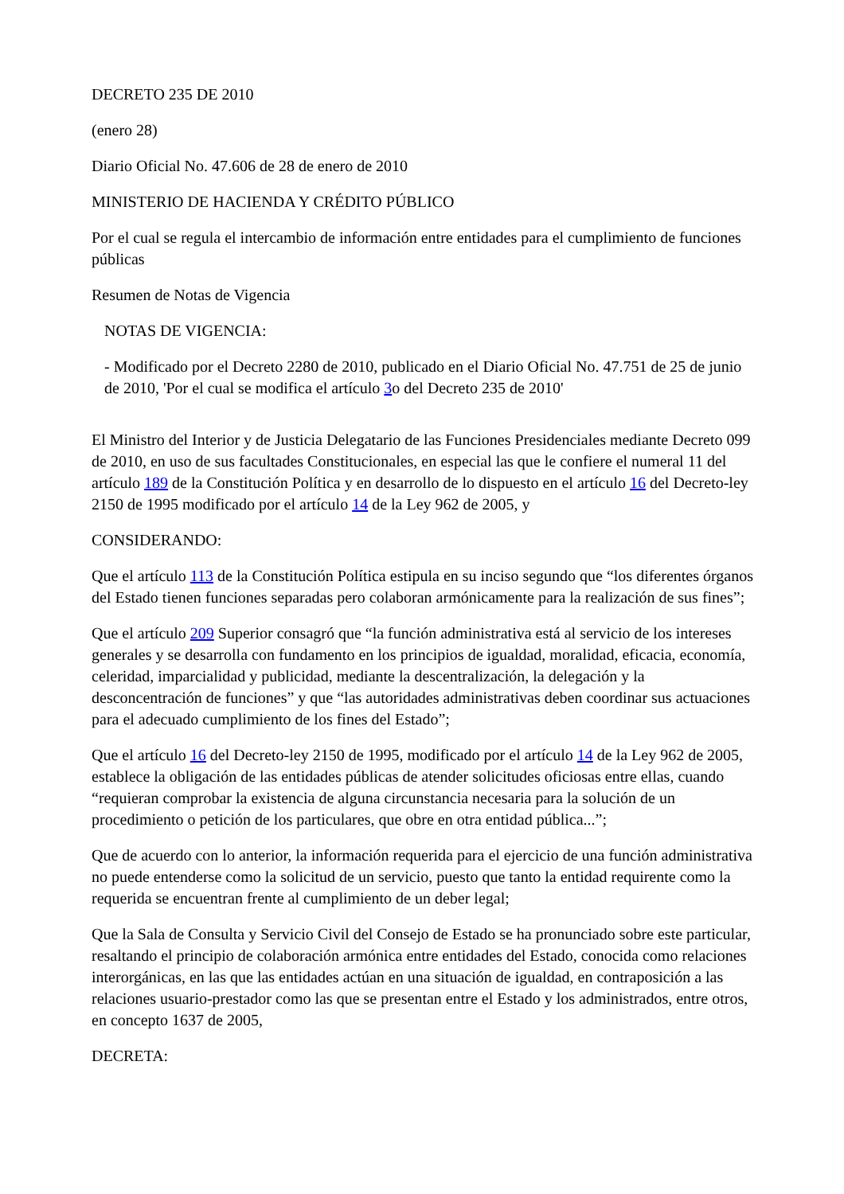DECRETO 235 DE 2010
(enero 28)
Diario Oficial No. 47.606 de 28 de enero de 2010
MINISTERIO DE HACIENDA Y CRÉDITO PÚBLICO
Por el cual se regula el intercambio de información entre entidades para el cumplimiento de funciones públicas
Resumen de Notas de Vigencia
NOTAS DE VIGENCIA:
- Modificado por el Decreto 2280 de 2010, publicado en el Diario Oficial No. 47.751 de 25 de junio de 2010, 'Por el cual se modifica el artículo 3o del Decreto 235 de 2010'
El Ministro del Interior y de Justicia Delegatario de las Funciones Presidenciales mediante Decreto 099 de 2010, en uso de sus facultades Constitucionales, en especial las que le confiere el numeral 11 del artículo 189 de la Constitución Política y en desarrollo de lo dispuesto en el artículo 16 del Decreto-ley 2150 de 1995 modificado por el artículo 14 de la Ley 962 de 2005, y
CONSIDERANDO:
Que el artículo 113 de la Constitución Política estipula en su inciso segundo que “los diferentes órganos del Estado tienen funciones separadas pero colaboran armónicamente para la realización de sus fines”;
Que el artículo 209 Superior consagró que “la función administrativa está al servicio de los intereses generales y se desarrolla con fundamento en los principios de igualdad, moralidad, eficacia, economía, celeridad, imparcialidad y publicidad, mediante la descentralización, la delegación y la desconcentración de funciones” y que “las autoridades administrativas deben coordinar sus actuaciones para el adecuado cumplimiento de los fines del Estado”;
Que el artículo 16 del Decreto-ley 2150 de 1995, modificado por el artículo 14 de la Ley 962 de 2005, establece la obligación de las entidades públicas de atender solicitudes oficiosas entre ellas, cuando “requieran comprobar la existencia de alguna circunstancia necesaria para la solución de un procedimiento o petición de los particulares, que obre en otra entidad pública...”;
Que de acuerdo con lo anterior, la información requerida para el ejercicio de una función administrativa no puede entenderse como la solicitud de un servicio, puesto que tanto la entidad requirente como la requerida se encuentran frente al cumplimiento de un deber legal;
Que la Sala de Consulta y Servicio Civil del Consejo de Estado se ha pronunciado sobre este particular, resaltando el principio de colaboración armónica entre entidades del Estado, conocida como relaciones interorgánicas, en las que las entidades actúan en una situación de igualdad, en contraposición a las relaciones usuario-prestador como las que se presentan entre el Estado y los administrados, entre otros, en concepto 1637 de 2005,
DECRETA: